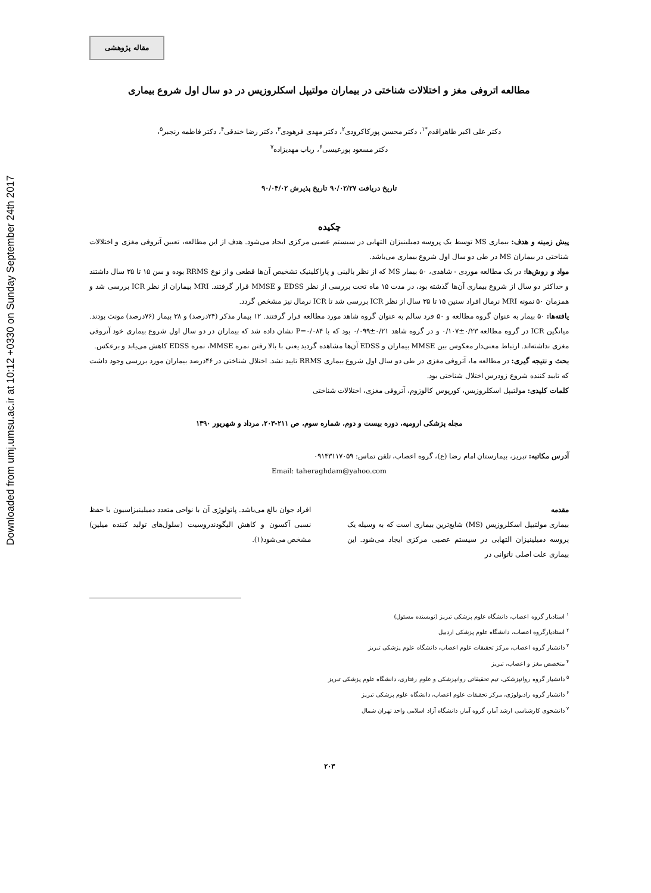Downloaded from umj.umsu.ac.ir at 10:12 +0330 on Sunday September 24th 2017
مقاله پژوهشی
مطالعه اتروفی مغز و اختلالات شناختی در بیماران مولتیپل اسکلروزیس در دو سال اول شروع بیماری
دکتر علی اکبر طاهراقدم<sup>*۱</sup>، دکتر محسن پورکاکرودی<sup>۲</sup>، دکتر مهدی فرهودی<sup>۳</sup>، دکتر رضا خندقی<sup>۴</sup>، دکتر فاطمه رنجبر<sup>۵</sup>،
دکتر مسعود پورعیسی<sup>۶</sup>، رباب مهدیزاده<sup>۷</sup>
تاریخ دریافت ۹۰/۰۲/۲۷ تاریخ پذیرش ۹۰/۰۴/۰۲
چکیده
پیش زمینه و هدف: بیماری MS توسط یک پروسه دمیلینیزان التهابی در سیستم عصبی مرکزی ایجاد می‌شود. هدف از این مطالعه، تعیین آتروفی مغزی و اختلالات شناختی در بیماران MS در طی دو سال اول شروع بیماری می‌باشد.
مواد و روش‌ها: در یک مطالعه موردی - شاهدی، ۵۰ بیمار MS که از نظر بالینی و پاراکلینیک تشخیص آن‌ها قطعی و از نوع RRMS بوده و سن ۱۵ تا ۳۵ سال داشتند و حداکثر دو سال از شروع بیماری آن‌ها گذشته بود، در مدت ۱۵ ماه تحت بررسی از نظر EDSS و MMSE قرار گرفتند. MRI بیماران از نظر ICR بررسی شد و همزمان ۵۰ نمونه MRI نرمال افراد سنین ۱۵ تا ۳۵ سال از نظر ICR بررسی شد تا ICR نرمال نیز مشخص گردد.
یافته‌ها: ۵۰ بیمار به عنوان گروه مطالعه و ۵۰ فرد سالم به عنوان گروه شاهد مورد مطالعه قرار گرفتند. ۱۲ بیمار مذکر (۲۴درصد) و ۳۸ بیمار (۷۶درصد) مونث بودند. میانگین ICR در گروه مطالعه ۰/۲۳±۰/۱۰۷ و در گروه شاهد ۰/۲۱±۰/۰۹۹ بود که با P=۰/۰۸۴ نشان داده شد که بیماران در دو سال اول شروع بیماری خود آتروفی مغزی نداشته‌اند. ارتباط معنی‌دار معکوس بین MMSE بیماران و EDSS آن‌ها مشاهده گردید یعنی با بالا رفتن نمره MMSE، نمره EDSS کاهش می‌یابد و برعکس.
بحث و نتیجه گیری: در مطالعه ما، آتروفی مغزی در طی دو سال اول شروع بیماری RRMS تایید نشد. اختلال شناختی در ۴۶درصد بیماران مورد بررسی وجود داشت که تایید کننده شروع زودرس اختلال شناختی بود.
کلمات کلیدی: مولتیپل اسکلروزیس، کورپوس کالوزوم، آتروفی مغزی، اختلالات شناختی
مجله پزشکی ارومیه، دوره بیست و دوم، شماره سوم، ص ۲۱۱-۲۰۳، مرداد و شهریور ۱۳۹۰
آدرس مکاتبه: تبریز، بیمارستان امام رضا (ع)، گروه اعصاب، تلفن تماس: ۰۹۱۴۳۱۱۷۰۵۹
Email: taheraghdam@yahoo.com
مقدمه
بیماری مولتیپل اسکلروزیس (MS) شایع‌ترین بیماری است که به وسیله یک پروسه دمیلینیزان التهابی در سیستم عصبی مرکزی ایجاد می‌شود. این بیماری علت اصلی ناتوانی در
افراد جوان بالغ می‌باشد. پاتولوژی آن با نواحی متعدد دمیلینیزاسیون با حفظ نسبی آکسون و کاهش الیگودندروسیت (سلول‌های تولید کننده میلین) مشخص می‌شود(۱).
<sup>۱</sup> استادیار گروه اعصاب، دانشگاه علوم پزشکی تبریز (نویسنده مسئول)
<sup>۲</sup> استادیارگروه اعصاب، دانشگاه علوم پزشکی اردبیل
<sup>۳</sup> دانشیار گروه اعصاب، مرکز تحقیقات علوم اعصاب، دانشگاه علوم پزشکی تبریز
<sup>۴</sup> متخصص مغز و اعصاب، تبریز
<sup>۵</sup> دانشیار گروه روانپزشکی، تیم تحقیقاتی روانپزشکی و علوم رفتاری، دانشگاه علوم پزشکی تبریز
<sup>۶</sup> دانشیار گروه رادیولوژی، مرکز تحقیقات علوم اعصاب، دانشگاه علوم پزشکی تبریز
<sup>۷</sup> دانشجوی کارشناسی ارشد آمار، گروه آمار، دانشگاه آزاد اسلامی واحد تهران شمال
۲۰۳